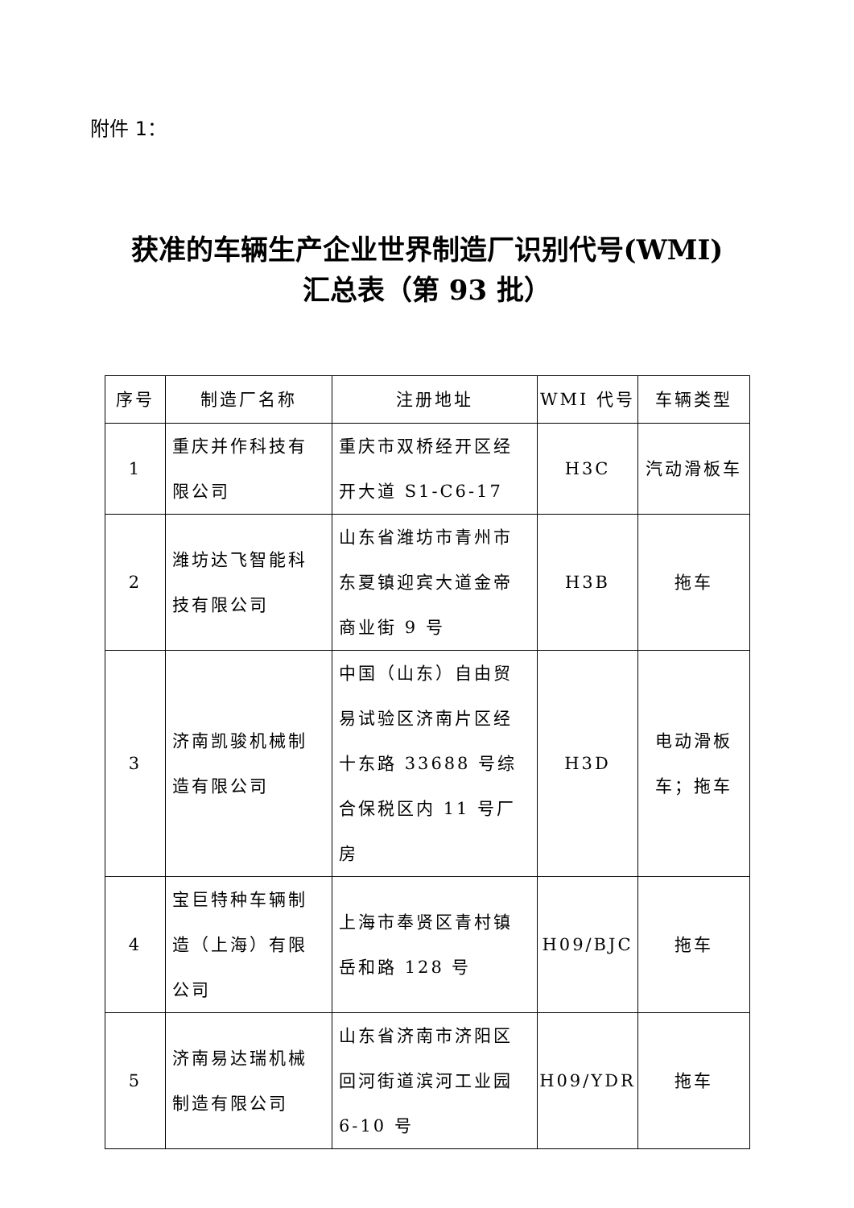附件 1：
获准的车辆生产企业世界制造厂识别代号(WMI)
汇总表（第 93 批）
| 序号 | 制造厂名称 | 注册地址 | WMI 代号 | 车辆类型 |
| --- | --- | --- | --- | --- |
| 1 | 重庆并作科技有限公司 | 重庆市双桥经开区经开大道 S1-C6-17 | H3C | 汽动滑板车 |
| 2 | 潍坊达飞智能科技有限公司 | 山东省潍坊市青州市东夏镇迎宾大道金帝商业街 9 号 | H3B | 拖车 |
| 3 | 济南凯骏机械制造有限公司 | 中国（山东）自由贸易试验区济南片区经十东路 33688 号综合保税区内 11 号厂房 | H3D | 电动滑板 车；拖车 |
| 4 | 宝巨特种车辆制造（上海）有限公司 | 上海市奉贤区青村镇岳和路 128 号 | H09/BJC | 拖车 |
| 5 | 济南易达瑞机械制造有限公司 | 山东省济南市济阳区回河街道滨河工业园 6-10 号 | H09/YDR | 拖车 |